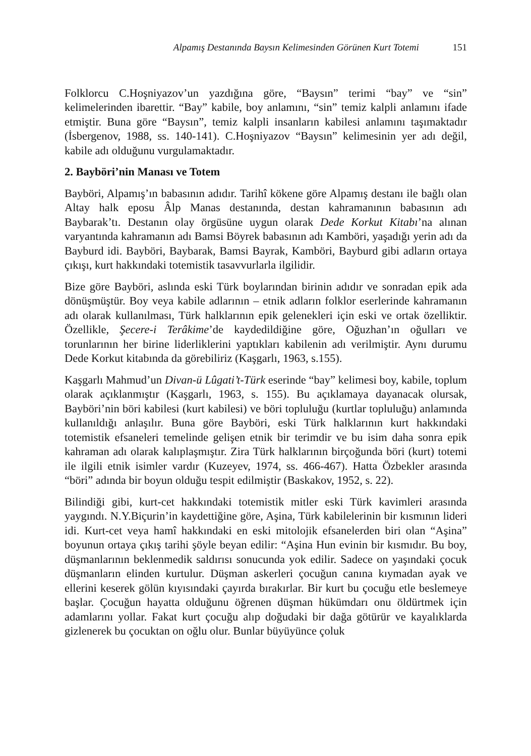Alpamış Destanında Baysın Kelimesinden Görünen Kurt Totemi 151
Folklorcu C.Hoşniyazov’un yazdığına göre, “Baysın” terimi “bay” ve “sin” kelimelerinden ibarettir. “Bay” kabile, boy anlamını, “sin” temiz kalpli anlamını ifade etmiştir. Buna göre “Baysın”, temiz kalpli insanların kabilesi anlamını taşımaktadır (İsbergenov, 1988, ss. 140-141). C.Hoşniyazov “Baysın” kelimesinin yer adı değil, kabile adı olduğunu vurgulamaktadır.
2. Bayböri’nin Manası ve Totem
Bayböri, Alpamış’ın babasının adıdır. Tarihî kökene göre Alpamış destanı ile bağlı olan Altay halk eposu Âlp Manas destanında, destan kahramanının babasının adı Baybarak’tı. Destanın olay örgüsüne uygun olarak Dede Korkut Kitabı’na alınan varyantında kahramanın adı Bamsi Böyrek babasının adı Kamböri, yaşadığı yerin adı da Bayburd idi. Bayböri, Baybarak, Bamsi Bayrak, Kamböri, Bayburd gibi adların ortaya çıkışı, kurt hakkındaki totemistik tasavvurlarla ilgilidir.
Bize göre Bayböri, aslında eski Türk boylarından birinin adıdır ve sonradan epik ada dönüşmüştür. Boy veya kabile adlarının – etnik adların folklor eserlerinde kahramanın adı olarak kullanılması, Türk halklarının epik gelenekleri için eski ve ortak özelliktir. Özellikle, Şecere-i Terâkime’de kaydedildiğine göre, Oğuzhan’ın oğulları ve torunlarının her birine liderliklerini yaptıkları kabilenin adı verilmiştir. Aynı durumu Dede Korkut kitabında da görebiliriz (Kaşgarlı, 1963, s.155).
Kaşgarlı Mahmud’un Divan-ü Lûgati’t-Türk eserinde “bay” kelimesi boy, kabile, toplum olarak açıklanmıştır (Kaşgarlı, 1963, s. 155). Bu açıklamaya dayanacak olursak, Bayböri’nin böri kabilesi (kurt kabilesi) ve böri topluluğu (kurtlar topluluğu) anlamında kullanıldığı anlaşılır. Buna göre Bayböri, eski Türk halklarının kurt hakkındaki totemistik efsaneleri temelinde gelişen etnik bir terimdir ve bu isim daha sonra epik kahraman adı olarak kalıplaşmıştır. Zira Türk halklarının birçoğunda böri (kurt) totemi ile ilgili etnik isimler vardır (Kuzeyev, 1974, ss. 466-467). Hatta Özbekler arasında “böri” adında bir boyun olduğu tespit edilmiştir (Baskakov, 1952, s. 22).
Bilindiği gibi, kurt-cet hakkındaki totemistik mitler eski Türk kavimleri arasında yaygındı. N.Y.Biçurin’in kaydettiğine göre, Aşina, Türk kabilelerinin bir kısmının lideri idi. Kurt-cet veya hamî hakkındaki en eski mitolojik efsanelerden biri olan “Aşina” boyunun ortaya çıkış tarihi şöyle beyan edilir: “Aşina Hun evinin bir kısmıdır. Bu boy, düşmanlarının beklenmedik saldırısı sonucunda yok edilir. Sadece on yaşındaki çocuk düşmanların elinden kurtulur. Düşman askerleri çocuğun canına kıymadan ayak ve ellerini keserek gölün kıyısındaki çayırda bırakırlar. Bir kurt bu çocuğu etle beslemeye başlar. Çocuğun hayatta olduğunu öğrenen düşman hükümdarı onu öldürtmek için adamlarını yollar. Fakat kurt çocuğu alıp doğudaki bir dağa götürür ve kayalıklarda gizlenerek bu çocuktan on oğlu olur. Bunlar büyüyünce çoluk